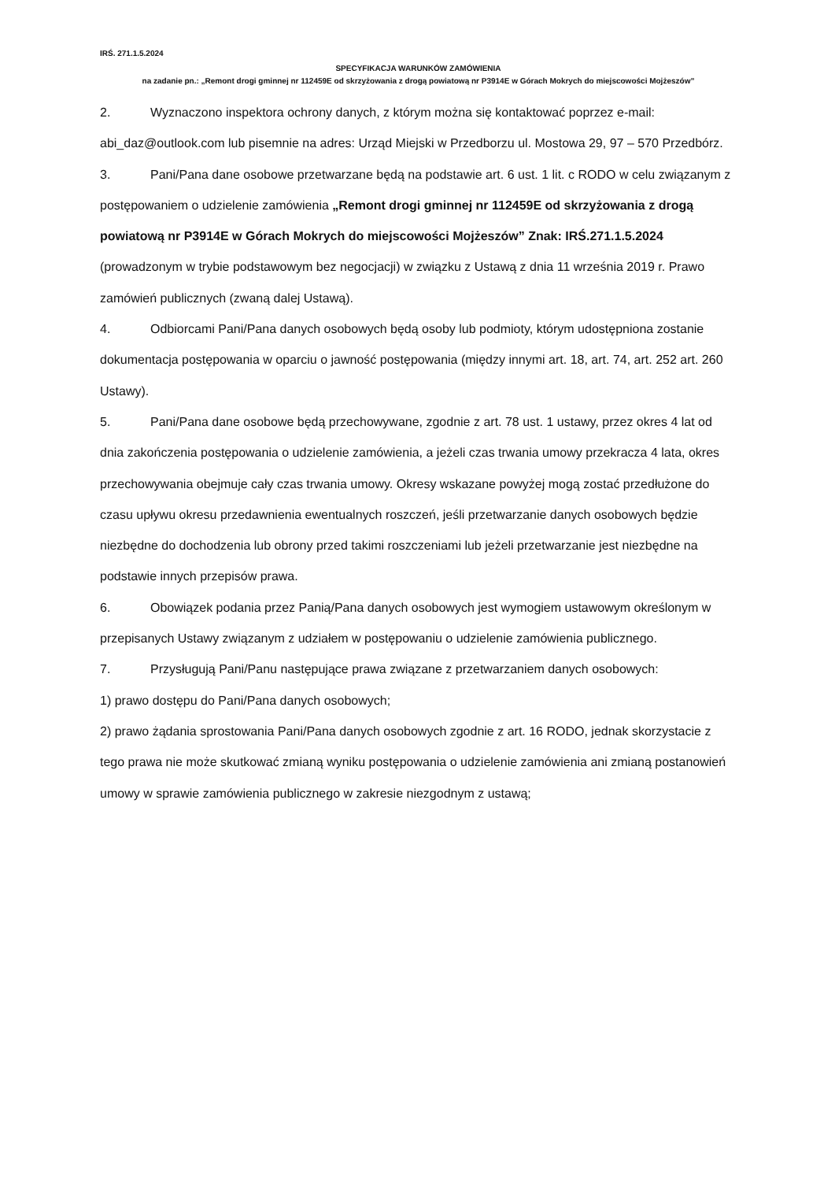IRŚ. 271.1.5.2024
SPECYFIKACJA WARUNKÓW ZAMÓWIENIA
na zadanie pn.: „Remont drogi gminnej nr 112459E od skrzyżowania z drogą powiatową nr P3914E w Górach Mokrych do miejscowości Mojżeszów”
2. Wyznaczono inspektora ochrony danych, z którym można się kontaktować poprzez e-mail: abi_daz@outlook.com lub pisemnie na adres: Urząd Miejski w Przedborzu ul. Mostowa 29, 97 – 570 Przedbórz.
3. Pani/Pana dane osobowe przetwarzane będą na podstawie art. 6 ust. 1 lit. c RODO w celu związanym z postępowaniem o udzielenie zamówienia „Remont drogi gminnej nr 112459E od skrzyżowania z drogą powiatową nr P3914E w Górach Mokrych do miejscowości Mojżeszów” Znak: IRŚ.271.1.5.2024 (prowadzonym w trybie podstawowym bez negocjacji) w związku z Ustawą z dnia 11 września 2019 r. Prawo zamówień publicznych (zwaną dalej Ustawą).
4. Odbiorcami Pani/Pana danych osobowych będą osoby lub podmioty, którym udostępniona zostanie dokumentacja postępowania w oparciu o jawność postępowania (między innymi art. 18, art. 74, art. 252 art. 260 Ustawy).
5. Pani/Pana dane osobowe będą przechowywane, zgodnie z art. 78 ust. 1 ustawy, przez okres 4 lat od dnia zakończenia postępowania o udzielenie zamówienia, a jeżeli czas trwania umowy przekracza 4 lata, okres przechowywania obejmuje cały czas trwania umowy. Okresy wskazane powyżej mogą zostać przedłużone do czasu upływu okresu przedawnienia ewentualnych roszczeń, jeśli przetwarzanie danych osobowych będzie niezbędne do dochodzenia lub obrony przed takimi roszczeniami lub jeżeli przetwarzanie jest niezbędne na podstawie innych przepisów prawa.
6. Obowiązek podania przez Panią/Pana danych osobowych jest wymogiem ustawowym określonym w przepisanych Ustawy związanym z udziałem w postępowaniu o udzielenie zamówienia publicznego.
7. Przysługują Pani/Panu następujące prawa związane z przetwarzaniem danych osobowych:
1) prawo dostępu do Pani/Pana danych osobowych;
2) prawo żądania sprostowania Pani/Pana danych osobowych zgodnie z art. 16 RODO, jednak skorzystacie z tego prawa nie może skutkować zmianą wyniku postępowania o udzielenie zamówienia ani zmianą postanowień umowy w sprawie zamówienia publicznego w zakresie niezgodnym z ustawą;